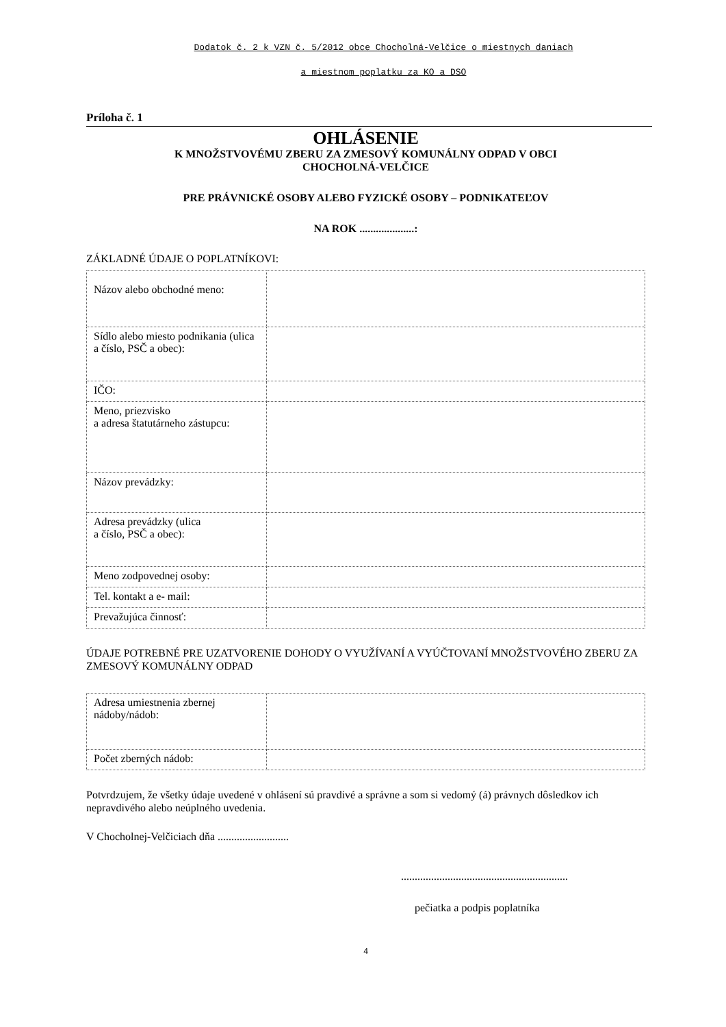Dodatok č. 2 k VZN č. 5/2012 obce Chocholná-Velčice o miestnych daniach
a miestnom poplatku za KO a DSO
Príloha č. 1
OHLÁSENIE
K MNOŽSTVOVÉMU ZBERU ZA ZMESOVÝ KOMUNÁLNY ODPAD V OBCI
CHOCHOLNÁ-VELČICE
PRE PRÁVNICKÉ OSOBY ALEBO FYZICKÉ OSOBY – PODNIKATEĽOV
NA ROK ....................:
ZÁKLADNÉ ÚDAJE O POPLATNÍKOVI:
| Názov alebo obchodné meno: | |
| Sídlo alebo miesto podnikania (ulica a číslo, PSČ a obec): | |
| IČO: | |
| Meno, priezvisko a adresa štatutárneho zástupcu: | |
| Názov prevádzky: | |
| Adresa prevádzky (ulica a číslo, PSČ a obec): | |
| Meno zodpovednej osoby: | |
| Tel. kontakt a e- mail: | |
| Prevažujúca činnosť: | |
ÚDAJE POTREBNÉ PRE UZATVORENIE DOHODY O VYUŽÍVANÍ A VYÚČTOVANÍ MNOŽSTVOVÉHO ZBERU ZA ZMESOVÝ KOMUNÁLNY ODPAD
| Adresa umiestnenia zbernej nádoby/nádob: | |
| Počet zberných nádob: | |
Potvrdzujem, že všetky údaje uvedené v ohlásení sú pravdivé a správne a som si vedomý (á) právnych dôsledkov ich nepravdivého alebo neúplného uvedenia.
V Chocholnej-Velčiciach dňa ..........................
.............................................................
pečiatka a podpis poplatníka
4